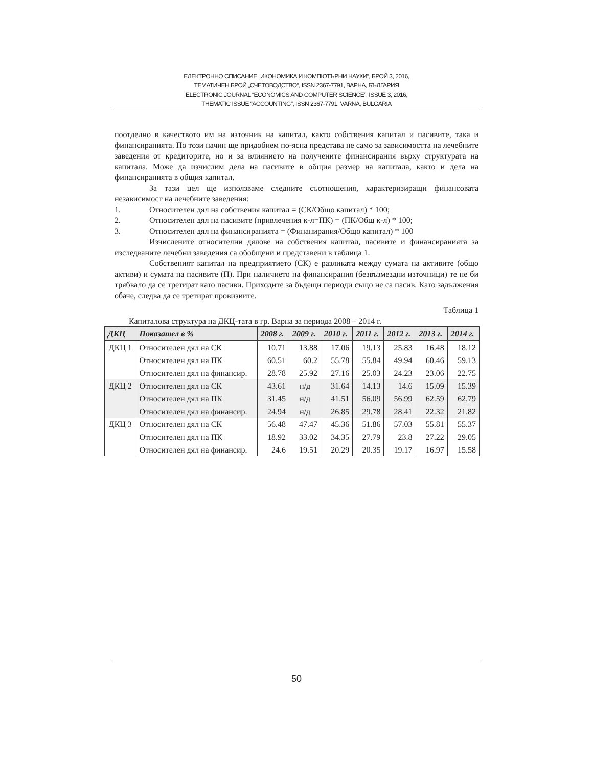ЕЛЕКТРОННО СПИСАНИЕ „ИКОНОМИКА И КОМПЮТЪРНИ НАУКИ“, БРОЙ 3, 2016,
ТЕМАТИЧЕН БРОЙ „СЧЕТОВОДСТВО“, ISSN 2367-7791, ВАРНА, БЪЛГАРИЯ
ELECTRONIC JOURNAL “ECONOMICS AND COMPUTER SCIENCE”, ISSUE 3, 2016,
THEMATIC ISSUE “ACCOUNTING”, ISSN 2367-7791, VARNA, BULGARIA
поотделно в качеството им на източник на капитал, както собствения капитал и пасивите, така и финансиранията. По този начин ще придобием по-ясна представа не само за зависимостта на лечебните заведения от кредиторите, но и за влиянието на получените финансирания върху структурата на капитала. Може да изчислим дела на пасивите в общия размер на капитала, както и дела на финансиранията в общия капитал.
За тази цел ще използваме следните съотношения, характеризиращи финансовата независимост на лечебните заведения:
1. Относителен дял на собствения капитал = (СК/Общо капитал) * 100;
2. Относителен дял на пасивите (привлечения к-л=ПК) = (ПК/Общ к-л) * 100;
3. Относителен дял на финансиранията = (Финанирания/Общо капитал) * 100
Изчислените относителни дялове на собствения капитал, пасивите и финансиранията за изследваните лечебни заведения са обобщени и представени в таблица 1.
Собственият капитал на предприятието (СК) е разликата между сумата на активите (общо активи) и сумата на пасивите (П). При наличието на финансирания (безвъзмездни източници) те не би трябвало да се третират като пасиви. Приходите за бъдещи периоди също не са пасив. Като задължения обаче, следва да се третират провизиите.
Таблица 1
Капиталова структура на ДКЦ-тата в гр. Варна за периода 2008 – 2014 г.
| ДКЦ | Показател в % | 2008 г. | 2009 г. | 2010 г. | 2011 г. | 2012 г. | 2013 г. | 2014 г. |
| --- | --- | --- | --- | --- | --- | --- | --- | --- |
| ДКЦ 1 | Относителен дял на СК | 10.71 | 13.88 | 17.06 | 19.13 | 25.83 | 16.48 | 18.12 |
| | Относителен дял на ПК | 60.51 | 60.2 | 55.78 | 55.84 | 49.94 | 60.46 | 59.13 |
| | Относителен дял на финансир. | 28.78 | 25.92 | 27.16 | 25.03 | 24.23 | 23.06 | 22.75 |
| ДКЦ 2 | Относителен дял на СК | 43.61 | н/д | 31.64 | 14.13 | 14.6 | 15.09 | 15.39 |
| | Относителен дял на ПК | 31.45 | н/д | 41.51 | 56.09 | 56.99 | 62.59 | 62.79 |
| | Относителен дял на финансир. | 24.94 | н/д | 26.85 | 29.78 | 28.41 | 22.32 | 21.82 |
| ДКЦ 3 | Относителен дял на СК | 56.48 | 47.47 | 45.36 | 51.86 | 57.03 | 55.81 | 55.37 |
| | Относителен дял на ПК | 18.92 | 33.02 | 34.35 | 27.79 | 23.8 | 27.22 | 29.05 |
| | Относителен дял на финансир. | 24.6 | 19.51 | 20.29 | 20.35 | 19.17 | 16.97 | 15.58 |
50